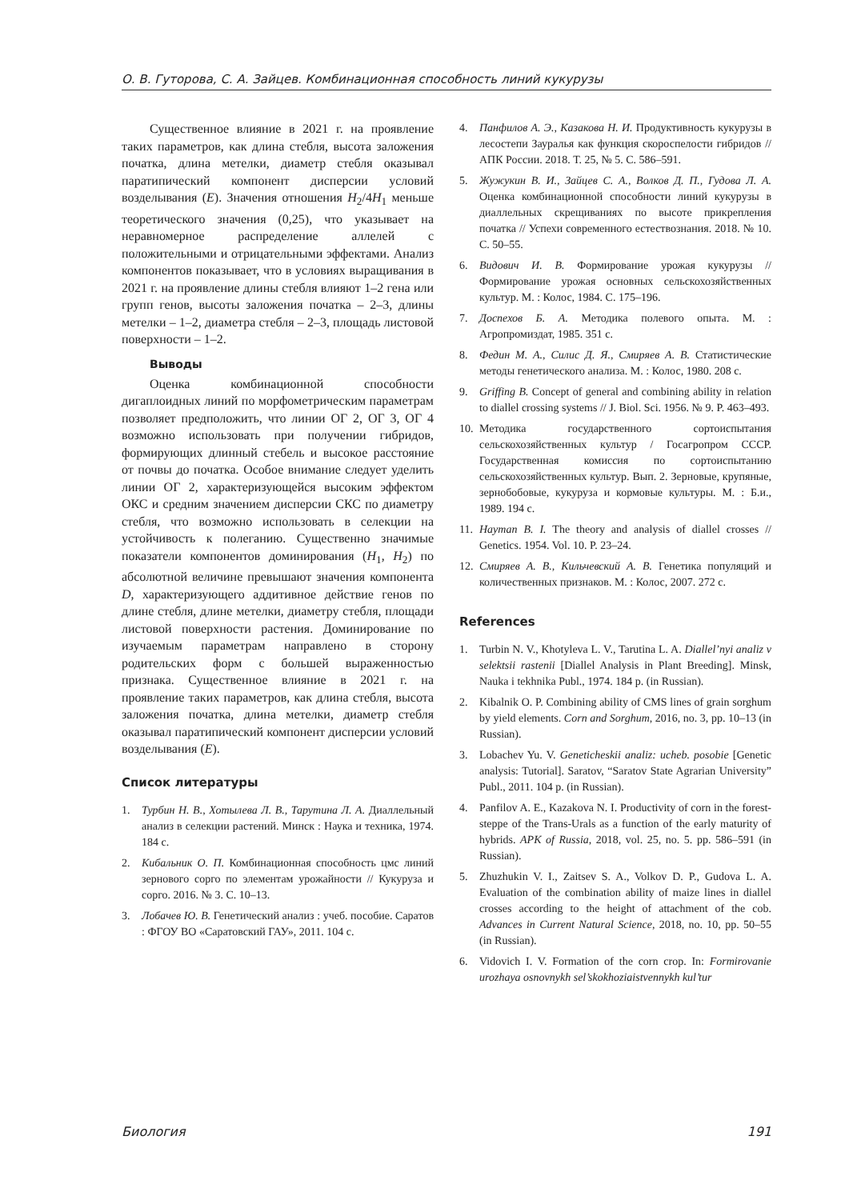О. В. Гуторова, С. А. Зайцев. Комбинационная способность линий кукурузы
Существенное влияние в 2021 г. на проявление таких параметров, как длина стебля, высота заложения початка, длина метелки, диаметр стебля оказывал паратипический компонент дисперсии условий возделывания (E). Значения отношения H<sub>2</sub>/4H<sub>1</sub> меньше теоретического значения (0,25), что указывает на неравномерное распределение аллелей с положительными и отрицательными эффектами. Анализ компонентов показывает, что в условиях выращивания в 2021 г. на проявление длины стебля влияют 1–2 гена или групп генов, высоты заложения початка – 2–3, длины метелки – 1–2, диаметра стебля – 2–3, площадь листовой поверхности – 1–2.
Выводы
Оценка комбинационной способности дигаплоидных линий по морфометрическим параметрам позволяет предположить, что линии ОГ 2, ОГ 3, ОГ 4 возможно использовать при получении гибридов, формирующих длинный стебель и высокое расстояние от почвы до початка. Особое внимание следует уделить линии ОГ 2, характеризующейся высоким эффектом ОКС и средним значением дисперсии СКС по диаметру стебля, что возможно использовать в селекции на устойчивость к полеганию. Существенно значимые показатели компонентов доминирования (H<sub>1</sub>, H<sub>2</sub>) по абсолютной величине превышают значения компонента D, характеризующего аддитивное действие генов по длине стебля, длине метелки, диаметру стебля, площади листовой поверхности растения. Доминирование по изучаемым параметрам направлено в сторону родительских форм с большей выраженностью признака. Существенное влияние в 2021 г. на проявление таких параметров, как длина стебля, высота заложения початка, длина метелки, диаметр стебля оказывал паратипический компонент дисперсии условий возделывания (E).
Список литературы
1. Турбин Н. В., Хотылева Л. В., Тарутина Л. А. Диаллельный анализ в селекции растений. Минск : Наука и техника, 1974. 184 с.
2. Кибальник О. П. Комбинационная способность цмс линий зернового сорго по элементам урожайности // Кукуруза и сорго. 2016. № 3. С. 10–13.
3. Лобачев Ю. В. Генетический анализ : учеб. пособие. Саратов : ФГОУ ВО «Саратовский ГАУ», 2011. 104 с.
4. Панфилов А. Э., Казакова Н. И. Продуктивность кукурузы в лесостепи Зауралья как функция скороспелости гибридов // АПК России. 2018. Т. 25, № 5. С. 586–591.
5. Жужукин В. И., Зайцев С. А., Волков Д. П., Гудова Л. А. Оценка комбинационной способности линий кукурузы в диаллельных скрещиваниях по высоте прикрепления початка // Успехи современного естествознания. 2018. № 10. С. 50–55.
6. Видович И. В. Формирование урожая кукурузы // Формирование урожая основных сельскохозяйственных культур. М. : Колос, 1984. С. 175–196.
7. Доспехов Б. А. Методика полевого опыта. М. : Агропромиздат, 1985. 351 с.
8. Федин М. А., Силис Д. Я., Смиряев А. В. Статистические методы генетического анализа. М. : Колос, 1980. 208 с.
9. Griffing B. Concept of general and combining ability in relation to diallel crossing systems // J. Biol. Sci. 1956. № 9. P. 463–493.
10. Методика государственного сортоиспытания сельскохозяйственных культур / Госагропром СССР. Государственная комиссия по сортоиспытанию сельскохозяйственных культур. Вып. 2. Зерновые, крупяные, зернобобовые, кукуруза и кормовые культуры. М. : Б.и., 1989. 194 с.
11. Hayman B. I. The theory and analysis of diallel crosses // Genetics. 1954. Vol. 10. P. 23–24.
12. Смиряев А. В., Кильчевский А. В. Генетика популяций и количественных признаков. М. : Колос, 2007. 272 с.
References
1. Turbin N. V., Khotyleva L. V., Tarutina L. A. Diallel’nyi analiz v selektsii rastenii [Diallel Analysis in Plant Breeding]. Minsk, Nauka i tekhnika Publ., 1974. 184 p. (in Russian).
2. Kibalnik O. P. Combining ability of CMS lines of grain sorghum by yield elements. Corn and Sorghum, 2016, no. 3, pp. 10–13 (in Russian).
3. Lobachev Yu. V. Geneticheskii analiz: ucheb. posobie [Genetic analysis: Tutorial]. Saratov, “Saratov State Agrarian University” Publ., 2011. 104 p. (in Russian).
4. Panfilov A. E., Kazakova N. I. Productivity of corn in the forest-steppe of the Trans-Urals as a function of the early maturity of hybrids. APK of Russia, 2018, vol. 25, no. 5. pp. 586–591 (in Russian).
5. Zhuzhukin V. I., Zaitsev S. A., Volkov D. P., Gudova L. A. Evaluation of the combination ability of maize lines in diallel crosses according to the height of attachment of the cob. Advances in Current Natural Science, 2018, no. 10, pp. 50–55 (in Russian).
6. Vidovich I. V. Formation of the corn crop. In: Formirovanie urozhaya osnovnykh sel’skokhoziaistvennykh kul’tur
Биология 191